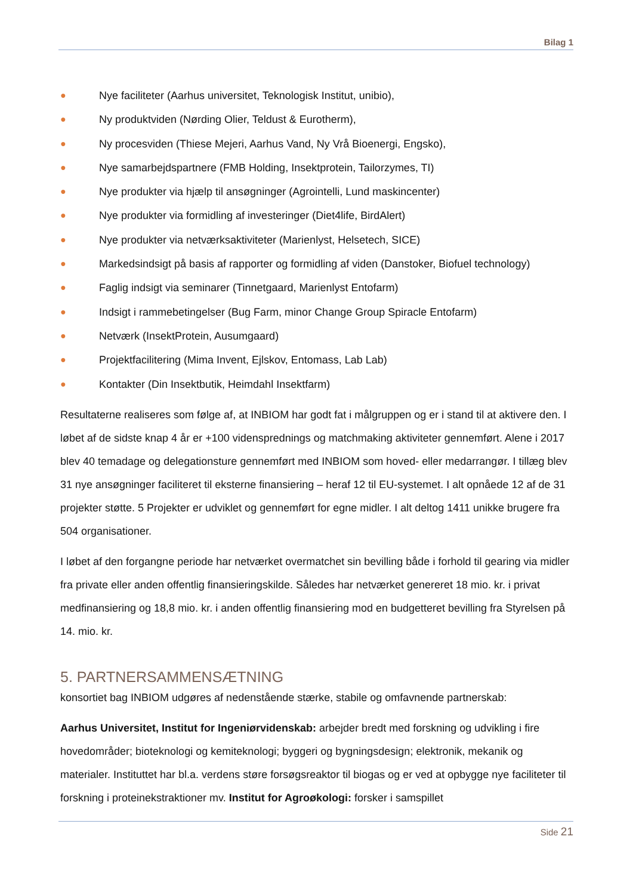Bilag 1
● Nye faciliteter (Aarhus universitet, Teknologisk Institut, unibio),
● Ny produktviden (Nørding Olier, Teldust & Eurotherm),
● Ny procesviden (Thiese Mejeri, Aarhus Vand, Ny Vrå Bioenergi, Engsko),
● Nye samarbejdspartnere (FMB Holding, Insektprotein, Tailorzymes, TI)
● Nye produkter via hjælp til ansøgninger (Agrointelli, Lund maskincenter)
● Nye produkter via formidling af investeringer (Diet4life, BirdAlert)
● Nye produkter via netværksaktiviteter (Marienlyst, Helsetech, SICE)
● Markedsindsigt på basis af rapporter og formidling af viden (Danstoker, Biofuel technology)
● Faglig indsigt via seminarer (Tinnetgaard, Marienlyst Entofarm)
● Indsigt i rammebetingelser (Bug Farm, minor Change Group Spiracle Entofarm)
● Netværk (InsektProtein, Ausumgaard)
● Projektfacilitering (Mima Invent, Ejlskov, Entomass, Lab Lab)
● Kontakter (Din Insektbutik, Heimdahl Insektfarm)
Resultaterne realiseres som følge af, at INBIOM har godt fat i målgruppen og er i stand til at aktivere den. I løbet af de sidste knap 4 år er +100 vidensprednings og matchmaking aktiviteter gennemført. Alene i 2017 blev 40 temadage og delegationsture gennemført med INBIOM som hoved- eller medarrangør. I tillæg blev 31 nye ansøgninger faciliteret til eksterne finansiering – heraf 12 til EU-systemet. I alt opnåede 12 af de 31 projekter støtte. 5 Projekter er udviklet og gennemført for egne midler. I alt deltog 1411 unikke brugere fra 504 organisationer.
I løbet af den forgangne periode har netværket overmatchet sin bevilling både i forhold til gearing via midler fra private eller anden offentlig finansieringskilde. Således har netværket genereret 18 mio. kr. i privat medfinansiering og 18,8 mio. kr. i anden offentlig finansiering mod en budgetteret bevilling fra Styrelsen på 14. mio. kr.
5. PARTNERSAMMENSÆTNING
konsortiet bag INBIOM udgøres af nedenstående stærke, stabile og omfavnende partnerskab:
Aarhus Universitet, Institut for Ingeniørvidenskab: arbejder bredt med forskning og udvikling i fire hovedområder; bioteknologi og kemiteknologi; byggeri og bygningsdesign; elektronik, mekanik og materialer. Instituttet har bl.a. verdens støre forsøgsreaktor til biogas og er ved at opbygge nye faciliteter til forskning i proteinekstraktioner mv. Institut for Agroøkologi: forsker i samspillet
Side 21